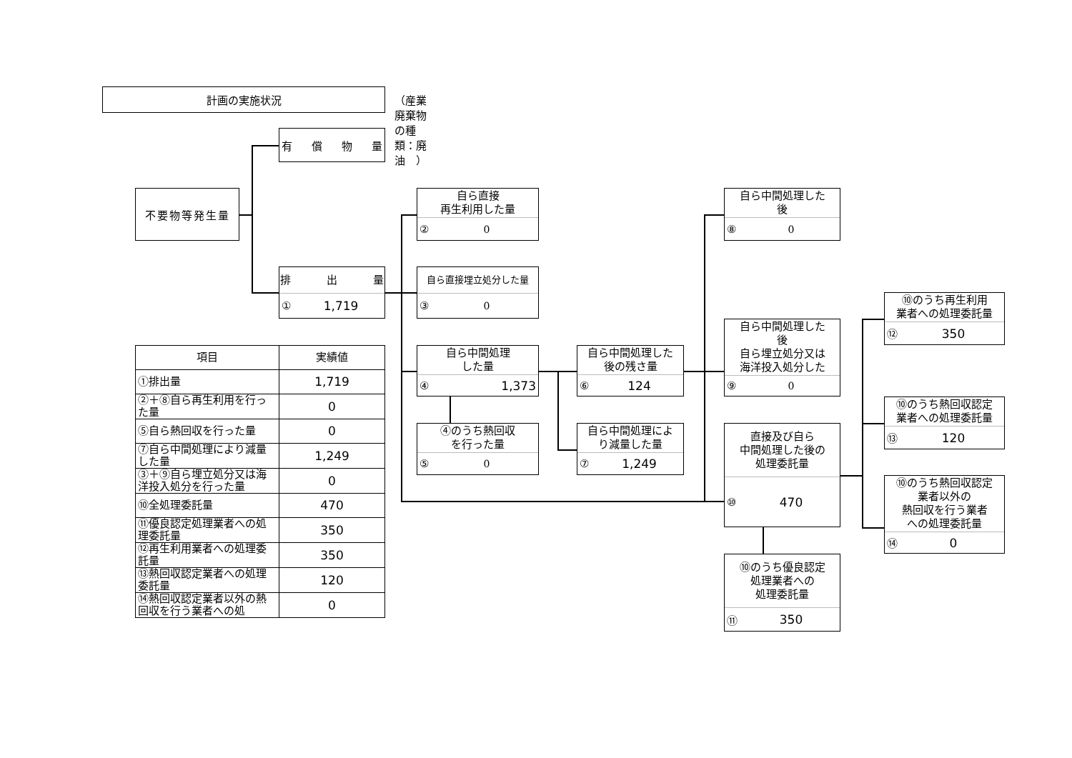計画の実施状況
（産業廃棄物の種類：廃油　）
有償物量
不要物等発生量
排 出 量
① 1,719
自ら直接
再生利用した量
② 0
自ら直接埋立処分した量
③ 0
自ら中間処理
した量
④ 1,373
④のうち熱回収
を行った量
⑤ 0
自ら中間処理した
後の残さ量
⑥ 124
自ら中間処理によ
り減量した量
⑦ 1,249
自ら中間処理した
後
⑧ 0
自ら中間処理した
後
自ら埋立処分又は
海洋投入処分した
⑨ 0
直接及び自ら
中間処理した後の
処理委託量
⑩ 470
⑩のうち優良認定
処理業者への
処理委託量
⑪ 350
⑩のうち再生利用
業者への処理委託量
⑫ 350
⑩のうち熱回収認定
業者への処理委託量
⑬ 120
⑩のうち熱回収認定
業者以外の
熱回収を行う業者
への処理委託量
⑭ 0
| 項目 | 実績値 |
| --- | --- |
| ①排出量 | 1,719 |
| ②＋⑧自ら再生利用を行った量 | 0 |
| ⑤自ら熱回収を行った量 | 0 |
| ⑦自ら中間処理により減量した量 | 1,249 |
| ③＋⑨自ら埋立処分又は海洋投入処分を行った量 | 0 |
| ⑩全処理委託量 | 470 |
| ⑪優良認定処理業者への処理委託量 | 350 |
| ⑫再生利用業者への処理委託量 | 350 |
| ⑬熱回収認定業者への処理委託量 | 120 |
| ⑭熱回収認定業者以外の熱回収を行う業者への処 | 0 |